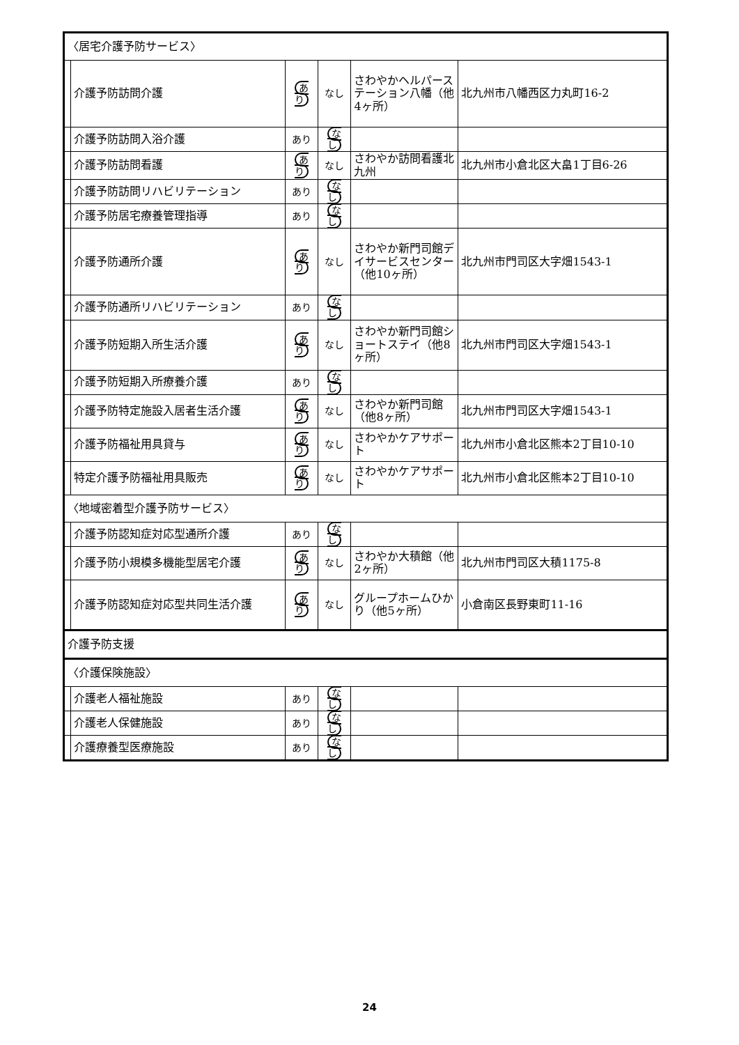| 〈居宅介護予防サービス〉 | | | | | |
| | 介護予防訪問介護 | あり | なし | さわやかヘルパーステーション八幡（他4ヶ所） | 北九州市八幡西区力丸町16-2 |
| | 介護予防訪問入浴介護 | あり | なし | | |
| | 介護予防訪問看護 | あり | なし | さわやか訪問看護北九州 | 北九州市小倉北区大畠1丁目6-26 |
| | 介護予防訪問リハビリテーション | あり | なし | | |
| | 介護予防居宅療養管理指導 | あり | なし | | |
| | 介護予防通所介護 | あり | なし | さわやか新門司館デイサービスセンター（他10ヶ所） | 北九州市門司区大字畑1543-1 |
| | 介護予防通所リハビリテーション | あり | なし | | |
| | 介護予防短期入所生活介護 | あり | なし | さわやか新門司館ショートステイ（他8ヶ所） | 北九州市門司区大字畑1543-1 |
| | 介護予防短期入所療養介護 | あり | なし | | |
| | 介護予防特定施設入居者生活介護 | あり | なし | さわやか新門司館（他8ヶ所） | 北九州市門司区大字畑1543-1 |
| | 介護予防福祉用具貸与 | あり | なし | さわやかケアサポート | 北九州市小倉北区熊本2丁目10-10 |
| | 特定介護予防福祉用具販売 | あり | なし | さわやかケアサポート | 北九州市小倉北区熊本2丁目10-10 |
| 〈地域密着型介護予防サービス〉 | | | | | |
| | 介護予防認知症対応型通所介護 | あり | なし | | |
| | 介護予防小規模多機能型居宅介護 | あり | なし | さわやか大積館（他2ヶ所） | 北九州市門司区大積1175-8 |
| | 介護予防認知症対応型共同生活介護 | あり | なし | グループホームひかり（他5ヶ所） | 小倉南区長野東町11-16 |
| 介護予防支援 | | | | | |
| 〈介護保険施設〉 | | | | | |
| | 介護老人福祉施設 | あり | なし | | |
| | 介護老人保健施設 | あり | なし | | |
| | 介護療養型医療施設 | あり | なし | | |
24